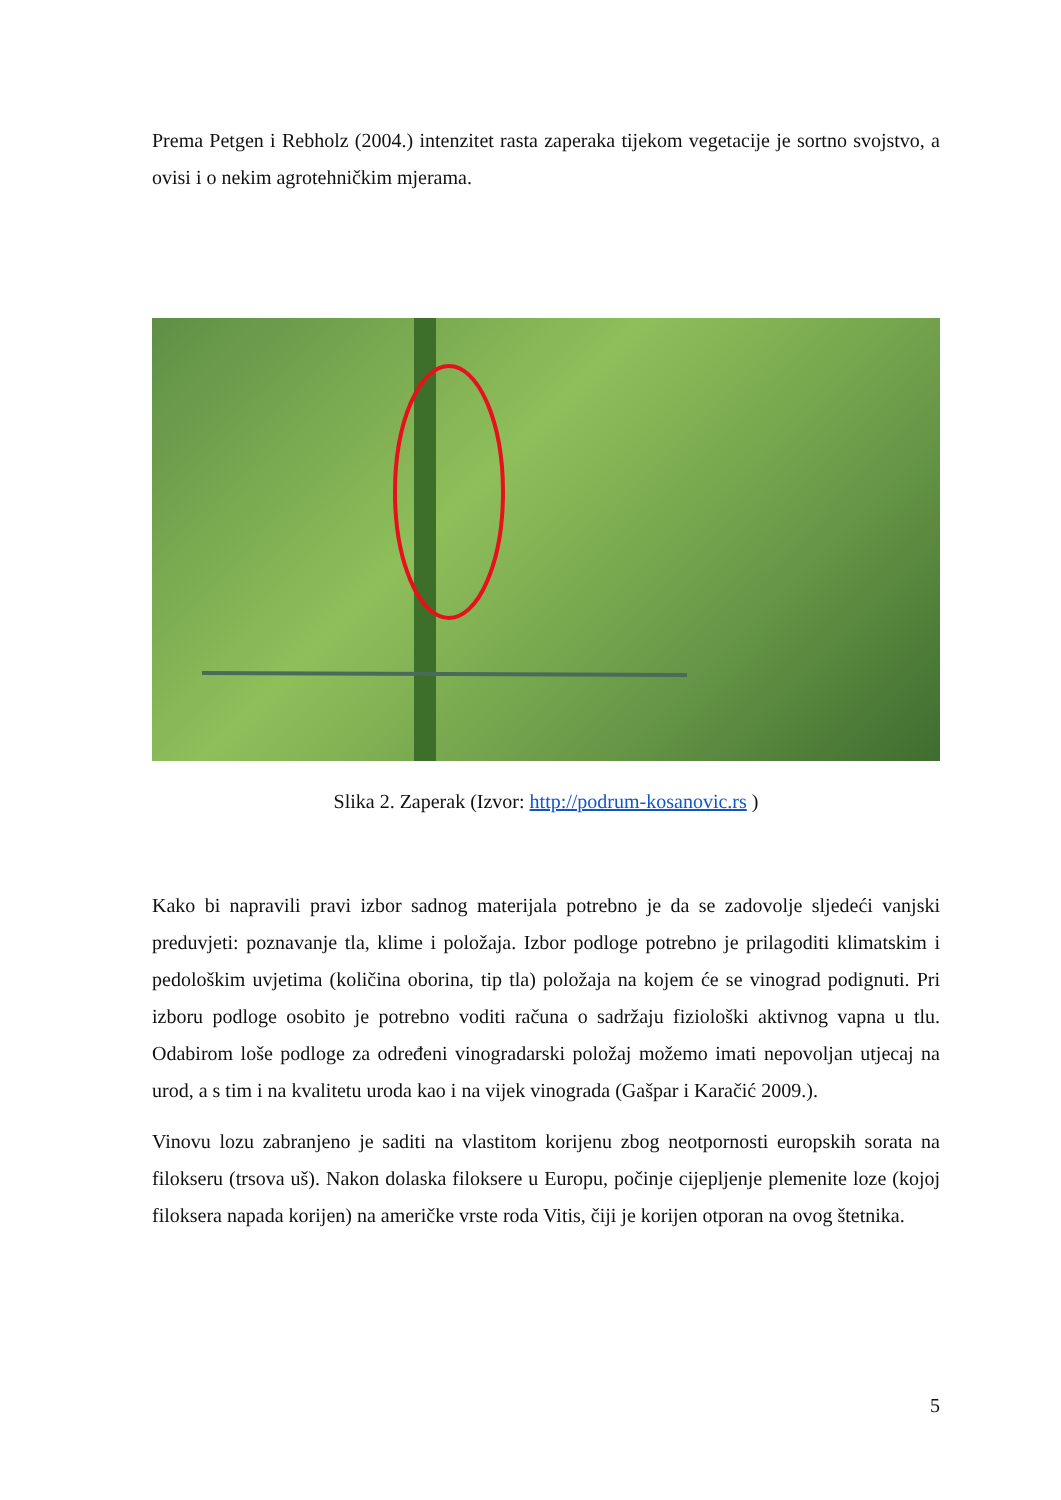Prema Petgen i Rebholz (2004.) intenzitet rasta zaperaka tijekom vegetacije je sortno svojstvo, a ovisi i o nekim agrotehničkim mjerama.
Slika 2. Zaperak (Izvor: http://podrum-kosanovic.rs )
Kako bi napravili pravi izbor sadnog materijala potrebno je da se zadovolje sljedeći vanjski preduvjeti: poznavanje tla, klime i položaja. Izbor podloge potrebno je prilagoditi klimatskim i pedološkim uvjetima (količina oborina, tip tla) položaja na kojem će se vinograd podignuti. Pri izboru podloge osobito je potrebno voditi računa o sadržaju fiziološki aktivnog vapna u tlu. Odabirom loše podloge za određeni vinogradarski položaj možemo imati nepovoljan utjecaj na urod, a s tim i na kvalitetu uroda kao i na vijek vinograda (Gašpar i Karačić 2009.).
Vinovu lozu zabranjeno je saditi na vlastitom korijenu zbog neotpornosti europskih sorata na filokseru (trsova uš). Nakon dolaska filoksere u Europu, počinje cijepljenje plemenite loze (kojoj filoksera napada korijen) na američke vrste roda Vitis, čiji je korijen otporan na ovog štetnika.
5